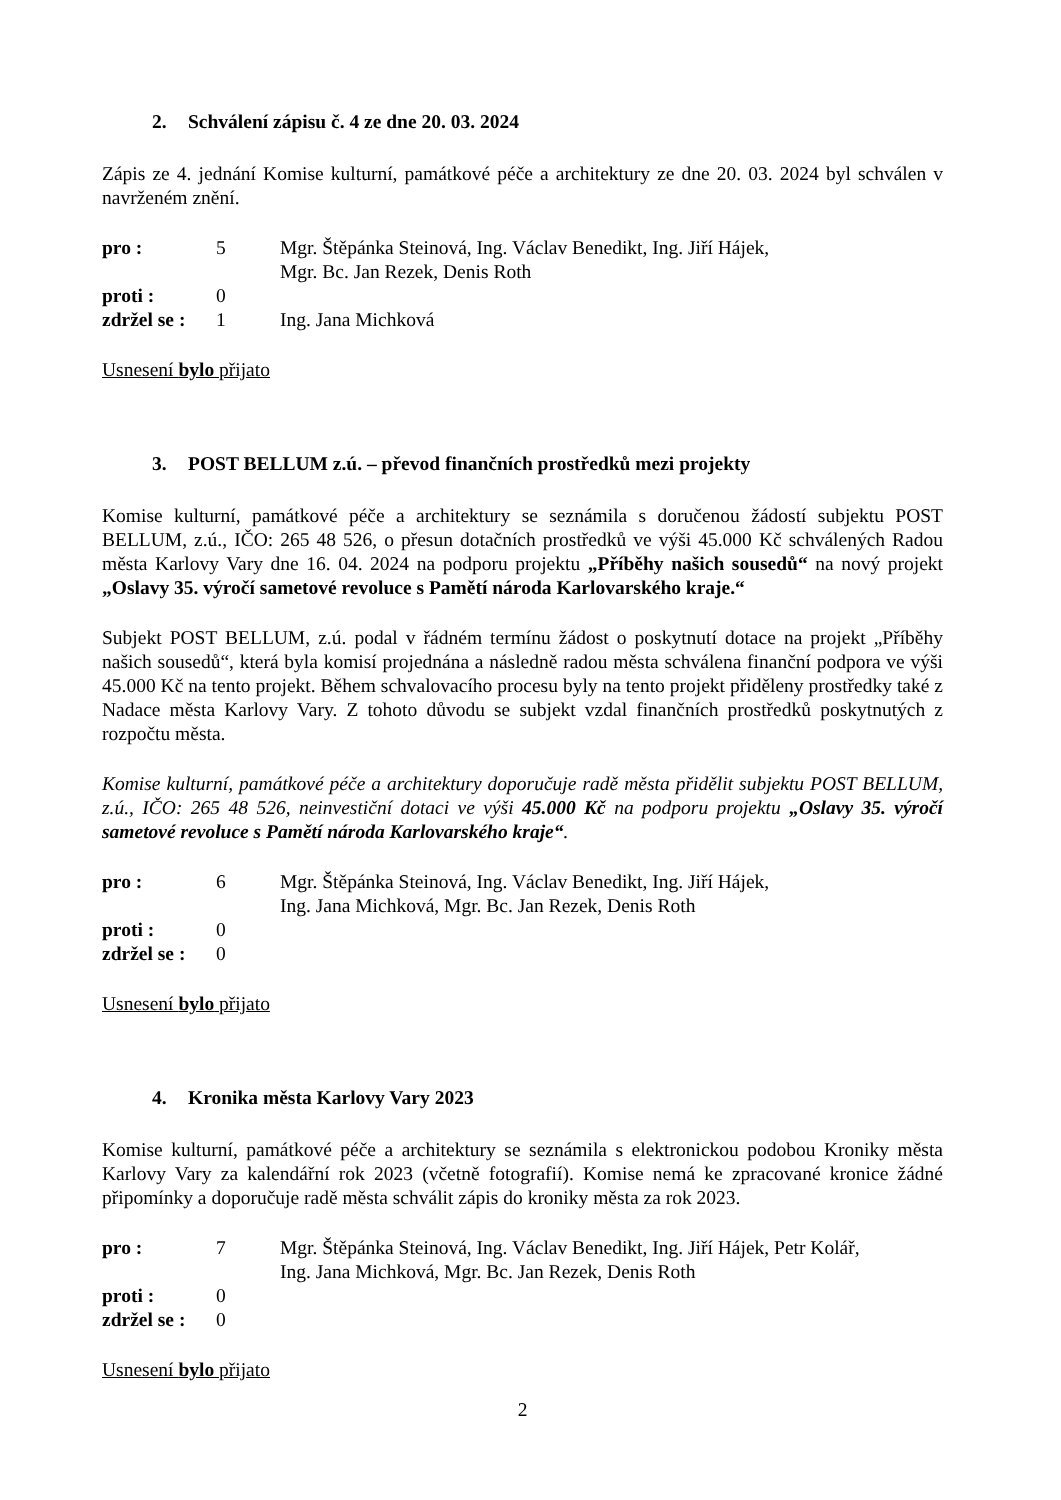2. Schválení zápisu č. 4 ze dne 20. 03. 2024
Zápis ze 4. jednání Komise kulturní, památkové péče a architektury ze dne 20. 03. 2024 byl schválen v navrženém znění.
pro : 5 Mgr. Štěpánka Steinová, Ing. Václav Benedikt, Ing. Jiří Hájek,
Mgr. Bc. Jan Rezek, Denis Roth
proti : 0
zdržel se :
1 Ing. Jana Michková
Usnesení bylo přijato
3. POST BELLUM z.ú. – převod finančních prostředků mezi projekty
Komise kulturní, památkové péče a architektury se seznámila s doručenou žádostí subjektu POST BELLUM, z.ú., IČO: 265 48 526, o přesun dotačních prostředků ve výši 45.000 Kč schválených Radou města Karlovy Vary dne 16. 04. 2024 na podporu projektu „Příběhy našich sousedů“ na nový projekt „Oslavy 35. výročí sametové revoluce s Pamětí národa Karlovarského kraje.“
Subjekt POST BELLUM, z.ú. podal v řádném termínu žádost o poskytnutí dotace na projekt „Příběhy našich sousedů“, která byla komisí projednána a následně radou města schválena finanční podpora ve výši 45.000 Kč na tento projekt. Během schvalovacího procesu byly na tento projekt přiděleny prostředky také z Nadace města Karlovy Vary. Z tohoto důvodu se subjekt vzdal finančních prostředků poskytnutých z rozpočtu města.
Komise kulturní, památkové péče a architektury doporučuje radě města přidělit subjektu POST BELLUM, z.ú., IČO: 265 48 526, neinvestiční dotaci ve výši 45.000 Kč na podporu projektu „Oslavy 35. výročí sametové revoluce s Pamětí národa Karlovarského kraje“.
pro : 6 Mgr. Štěpánka Steinová, Ing. Václav Benedikt, Ing. Jiří Hájek,
Ing. Jana Michková, Mgr. Bc. Jan Rezek, Denis Roth
proti : 0
zdržel se :
0
Usnesení bylo přijato
4. Kronika města Karlovy Vary 2023
Komise kulturní, památkové péče a architektury se seznámila s elektronickou podobou Kroniky města Karlovy Vary za kalendářní rok 2023 (včetně fotografií). Komise nemá ke zpracované kronice žádné připomínky a doporučuje radě města schválit zápis do kroniky města za rok 2023.
pro : 7 Mgr. Štěpánka Steinová, Ing. Václav Benedikt, Ing. Jiří Hájek, Petr Kolář,
Ing. Jana Michková, Mgr. Bc. Jan Rezek, Denis Roth
proti : 0
zdržel se :
0
Usnesení bylo přijato
2